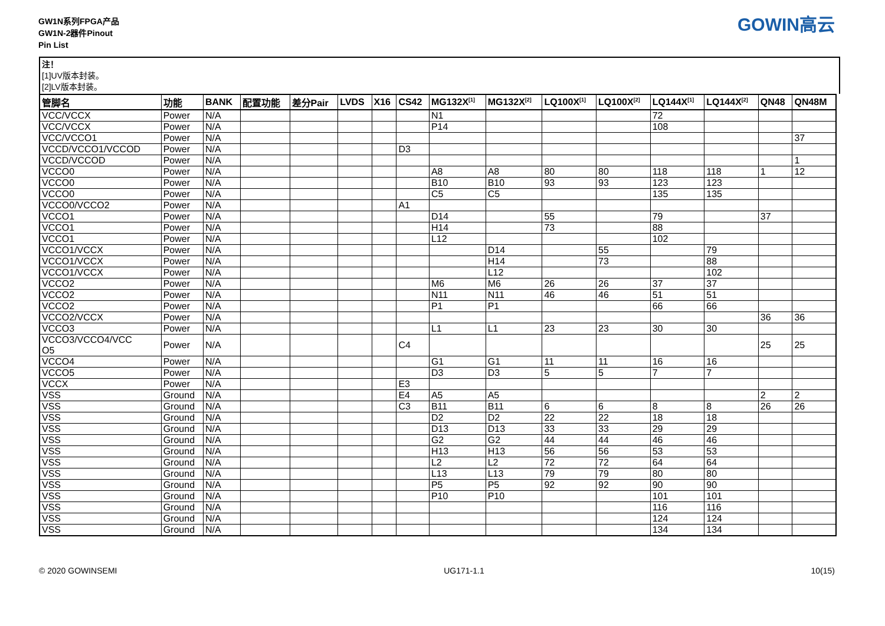GW1N系列FPGA产品
GW1N-2器件Pinout
Pin List
GOWIN高云
注！
[1]UV版本封装。
[2]LV版本封装。
| 管脚名 | 功能 | BANK | 配置功能 | 差分Pair | LVDS | X16 | CS42 | MG132X<sup>[1]</sup> | MG132X<sup>[2]</sup> | LQ100X<sup>[1]</sup> | LQ100X<sup>[2]</sup> | LQ144X<sup>[1]</sup> | LQ144X<sup>[2]</sup> | QN48 | QN48M |
| --- | --- | --- | --- | --- | --- | --- | --- | --- | --- | --- | --- | --- | --- | --- | --- |
| VCC/VCCX | Power | N/A | | | | | | N1 | | | | 72 | | | |
| VCC/VCCX | Power | N/A | | | | | | P14 | | | | 108 | | | |
| VCC/VCCO1 | Power | N/A | | | | | | | | | | | | | 37 |
| VCCD/VCCO1/VCCOD | Power | N/A | | | | | D3 | | | | | | | | |
| VCCD/VCCOD | Power | N/A | | | | | | | | | | | | | 1 |
| VCCO0 | Power | N/A | | | | | | A8 | A8 | 80 | 80 | 118 | 118 | 1 | 12 |
| VCCO0 | Power | N/A | | | | | | B10 | B10 | 93 | 93 | 123 | 123 | | |
| VCCO0 | Power | N/A | | | | | | C5 | C5 | | | 135 | 135 | | |
| VCCO0/VCCO2 | Power | N/A | | | | | A1 | | | | | | | | |
| VCCO1 | Power | N/A | | | | | | D14 | | 55 | | 79 | | 37 | |
| VCCO1 | Power | N/A | | | | | | H14 | | 73 | | 88 | | | |
| VCCO1 | Power | N/A | | | | | | L12 | | | | 102 | | | |
| VCCO1/VCCX | Power | N/A | | | | | | | D14 | | 55 | | 79 | | |
| VCCO1/VCCX | Power | N/A | | | | | | | H14 | | 73 | | 88 | | |
| VCCO1/VCCX | Power | N/A | | | | | | | L12 | | | | 102 | | |
| VCCO2 | Power | N/A | | | | | | M6 | M6 | 26 | 26 | 37 | 37 | | |
| VCCO2 | Power | N/A | | | | | | N11 | N11 | 46 | 46 | 51 | 51 | | |
| VCCO2 | Power | N/A | | | | | | P1 | P1 | | | 66 | 66 | | |
| VCCO2/VCCX | Power | N/A | | | | | | | | | | | | 36 | 36 |
| VCCO3 | Power | N/A | | | | | | L1 | L1 | 23 | 23 | 30 | 30 | | |
| VCCO3/VCCO4/VCC O5 | Power | N/A | | | | | C4 | | | | | | | 25 | 25 |
| VCCO4 | Power | N/A | | | | | | G1 | G1 | 11 | 11 | 16 | 16 | | |
| VCCO5 | Power | N/A | | | | | | D3 | D3 | 5 | 5 | 7 | 7 | | |
| VCCX | Power | N/A | | | | | E3 | | | | | | | | |
| VSS | Ground | N/A | | | | | E4 | A5 | A5 | | | | | 2 | 2 |
| VSS | Ground | N/A | | | | | C3 | B11 | B11 | 6 | 6 | 8 | 8 | 26 | 26 |
| VSS | Ground | N/A | | | | | | D2 | D2 | 22 | 22 | 18 | 18 | | |
| VSS | Ground | N/A | | | | | | D13 | D13 | 33 | 33 | 29 | 29 | | |
| VSS | Ground | N/A | | | | | | G2 | G2 | 44 | 44 | 46 | 46 | | |
| VSS | Ground | N/A | | | | | | H13 | H13 | 56 | 56 | 53 | 53 | | |
| VSS | Ground | N/A | | | | | | L2 | L2 | 72 | 72 | 64 | 64 | | |
| VSS | Ground | N/A | | | | | | L13 | L13 | 79 | 79 | 80 | 80 | | |
| VSS | Ground | N/A | | | | | | P5 | P5 | 92 | 92 | 90 | 90 | | |
| VSS | Ground | N/A | | | | | | P10 | P10 | | | 101 | 101 | | |
| VSS | Ground | N/A | | | | | | | | | | 116 | 116 | | |
| VSS | Ground | N/A | | | | | | | | | | 124 | 124 | | |
| VSS | Ground | N/A | | | | | | | | | | 134 | 134 | | |
© 2020 GOWINSEMI UG171-1.1 10(15)